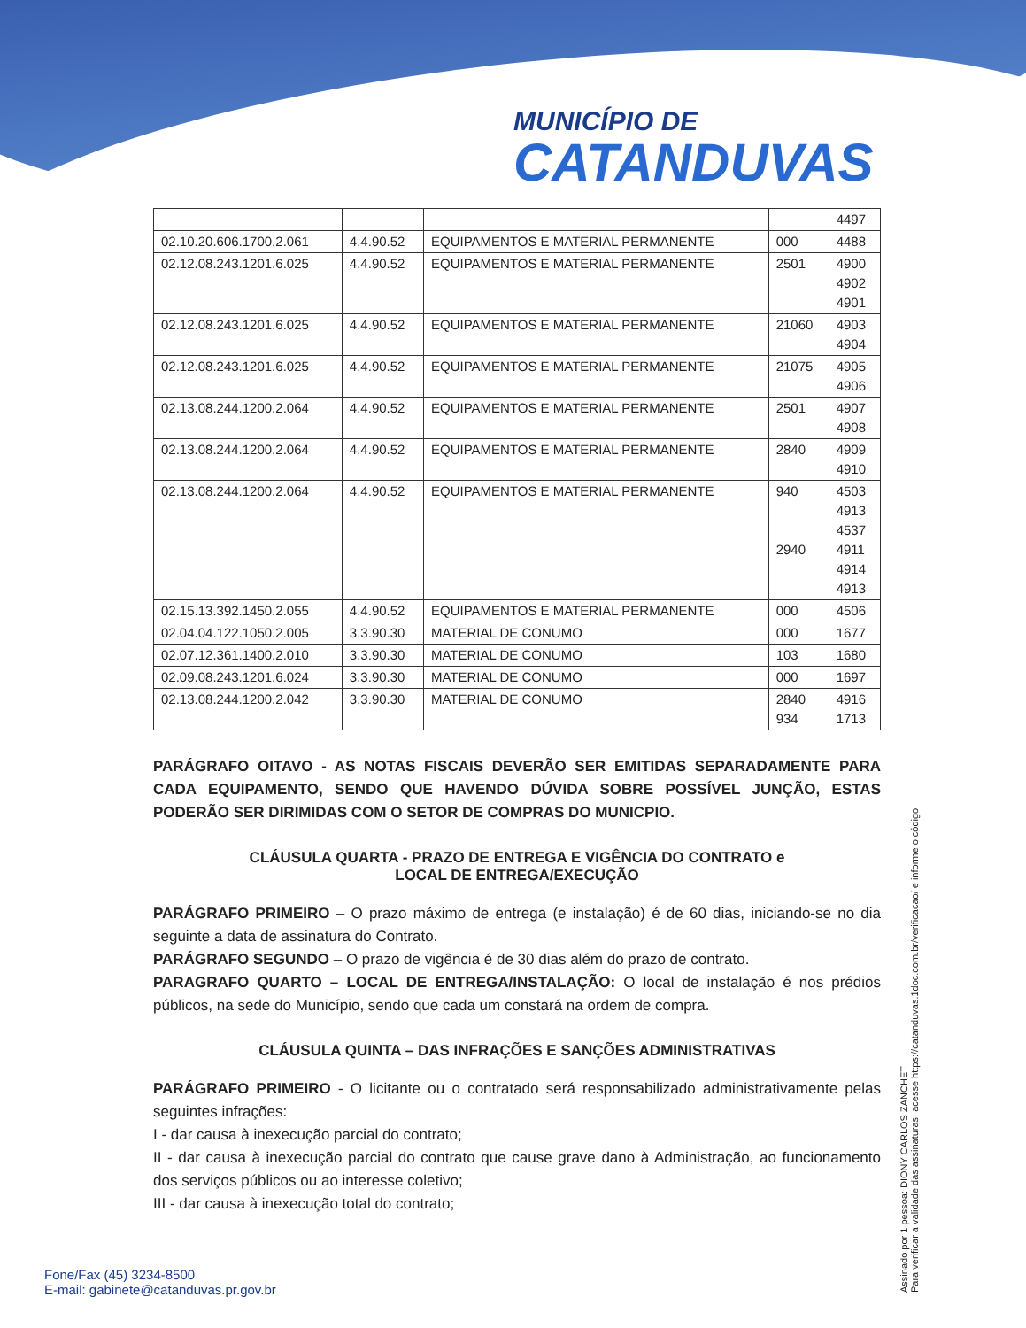MUNICÍPIO DE
CATANDUVAS
| | | | | 4497 |
| 02.10.20.606.1700.2.061 | 4.4.90.52 | EQUIPAMENTOS E MATERIAL PERMANENTE | 000 | 4488 |
| 02.12.08.243.1201.6.025 | 4.4.90.52 | EQUIPAMENTOS E MATERIAL PERMANENTE | 2501 | 4900 4902 4901 |
| 02.12.08.243.1201.6.025 | 4.4.90.52 | EQUIPAMENTOS E MATERIAL PERMANENTE | 21060 | 4903 4904 |
| 02.12.08.243.1201.6.025 | 4.4.90.52 | EQUIPAMENTOS E MATERIAL PERMANENTE | 21075 | 4905 4906 |
| 02.13.08.244.1200.2.064 | 4.4.90.52 | EQUIPAMENTOS E MATERIAL PERMANENTE | 2501 | 4907 4908 |
| 02.13.08.244.1200.2.064 | 4.4.90.52 | EQUIPAMENTOS E MATERIAL PERMANENTE | 2840 | 4909 4910 |
| 02.13.08.244.1200.2.064 | 4.4.90.52 | EQUIPAMENTOS E MATERIAL PERMANENTE | 940 2940 | 4503 4913 4537 4911 4914 4913 |
| 02.15.13.392.1450.2.055 | 4.4.90.52 | EQUIPAMENTOS E MATERIAL PERMANENTE | 000 | 4506 |
| 02.04.04.122.1050.2.005 | 3.3.90.30 | MATERIAL DE CONUMO | 000 | 1677 |
| 02.07.12.361.1400.2.010 | 3.3.90.30 | MATERIAL DE CONUMO | 103 | 1680 |
| 02.09.08.243.1201.6.024 | 3.3.90.30 | MATERIAL DE CONUMO | 000 | 1697 |
| 02.13.08.244.1200.2.042 | 3.3.90.30 | MATERIAL DE CONUMO | 2840 934 | 4916 1713 |
PARÁGRAFO OITAVO - AS NOTAS FISCAIS DEVERÃO SER EMITIDAS SEPARADAMENTE PARA CADA EQUIPAMENTO, SENDO QUE HAVENDO DÚVIDA SOBRE POSSÍVEL JUNÇÃO, ESTAS PODERÃO SER DIRIMIDAS COM O SETOR DE COMPRAS DO MUNICPIO.
CLÁUSULA QUARTA - PRAZO DE ENTREGA E VIGÊNCIA DO CONTRATO e
LOCAL DE ENTREGA/EXECUÇÃO
PARÁGRAFO PRIMEIRO – O prazo máximo de entrega (e instalação) é de 60 dias, iniciando-se no dia seguinte a data de assinatura do Contrato.
PARÁGRAFO SEGUNDO – O prazo de vigência é de 30 dias além do prazo de contrato.
PARAGRAFO QUARTO – LOCAL DE ENTREGA/INSTALAÇÃO: O local de instalação é nos prédios públicos, na sede do Município, sendo que cada um constará na ordem de compra.
CLÁUSULA QUINTA – DAS INFRAÇÕES E SANÇÕES ADMINISTRATIVAS
PARÁGRAFO PRIMEIRO - O licitante ou o contratado será responsabilizado administrativamente pelas seguintes infrações:
I - dar causa à inexecução parcial do contrato;
II - dar causa à inexecução parcial do contrato que cause grave dano à Administração, ao funcionamento dos serviços públicos ou ao interesse coletivo;
III - dar causa à inexecução total do contrato;
Assinado por 1 pessoa: DIONY CARLOS ZANCHET
Para verificar a validade das assinaturas, acesse https://catanduvas.1doc.com.br/verificacao/ e informe o código
Fone/Fax (45) 3234-8500
E-mail: gabinete@catanduvas.pr.gov.br